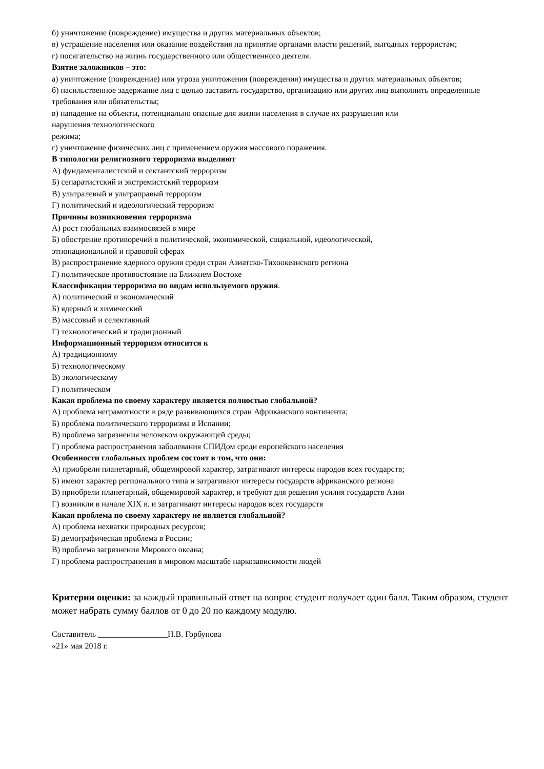б) уничтожение (повреждение) имущества и других материальных объектов;
в) устрашение населения или оказание воздействия на принятие органами власти решений, выгодных террористам;
г) посягательство на жизнь государственного или общественного деятеля.
Взятие заложников – это:
а) уничтожение (повреждение) или угроза уничтожения (повреждения) имущества и других материальных объектов;
б) насильственное задержание лиц с целью заставить государство, организацию или других лиц выполнить определенные требования или обязательства;
в) нападение на объекты, потенциально опасные для жизни населения в случае их разрушения или
нарушения технологического
режима;
г) уничтожение физических лиц с применением оружия массового поражения.
В типологии религиозного терроризма выделяют
А) фундаменталистский и сектантский терроризм
Б) сепаратистский и экстремистский терроризм
В) ультралевый и ультраправый терроризм
Г) политический и идеологический терроризм
Причины возникновения терроризма
А) рост глобальных взаимосвязей в мире
Б) обострение противоречий в политической, экономической, социальной, идеологической,
этнонациональной и правовой сферах
В) распространение ядерного оружия среди стран Азиатско-Тихоокеанского региона
Г) политическое противостояние на Ближнем Востоке
Классификация терроризма по видам используемого оружия.
А) политический и экономический
Б) ядерный и химический
В) массовый и селективный
Г) технологический и традиционный
Информационный терроризм относится к
А) традиционному
Б) технологическому
В) экологическому
Г) политическом
Какая проблема по своему характеру является полностью глобальной?
А) проблема неграмотности в ряде развивающихся стран Африканского континента;
Б) проблема политического терроризма в Испании;
В) проблема загрязнения человеком окружающей среды;
Г) проблема распространения заболевания СПИДом среди европейского населения
Особенности глобальных проблем состоят в том, что они:
А) приобрели планетарный, общемировой характер, затрагивают интересы народов всех государств;
Б) имеют характер регионального типа и затрагивают интересы государств африканского региона
В) приобрели планетарный, общемировой характер, и требуют для решения усилия государств Азии
Г) возникли в начале XIX в. и затрагивают интересы народов всех государств
Какая проблема по своему характеру не является глобальной?
А) проблема нехватки природных ресурсов;
Б) демографическая проблема в России;
В) проблема загрязнения Мирового океана;
Г) проблема распространения в мировом масштабе наркозависимости людей
Критерии оценки: за каждый правильный ответ на вопрос студент получает один балл. Таким образом, студент может набрать сумму баллов от 0 до 20 по каждому модулю.
Составитель _________________Н.В. Горбунова
«21» мая 2018 г.